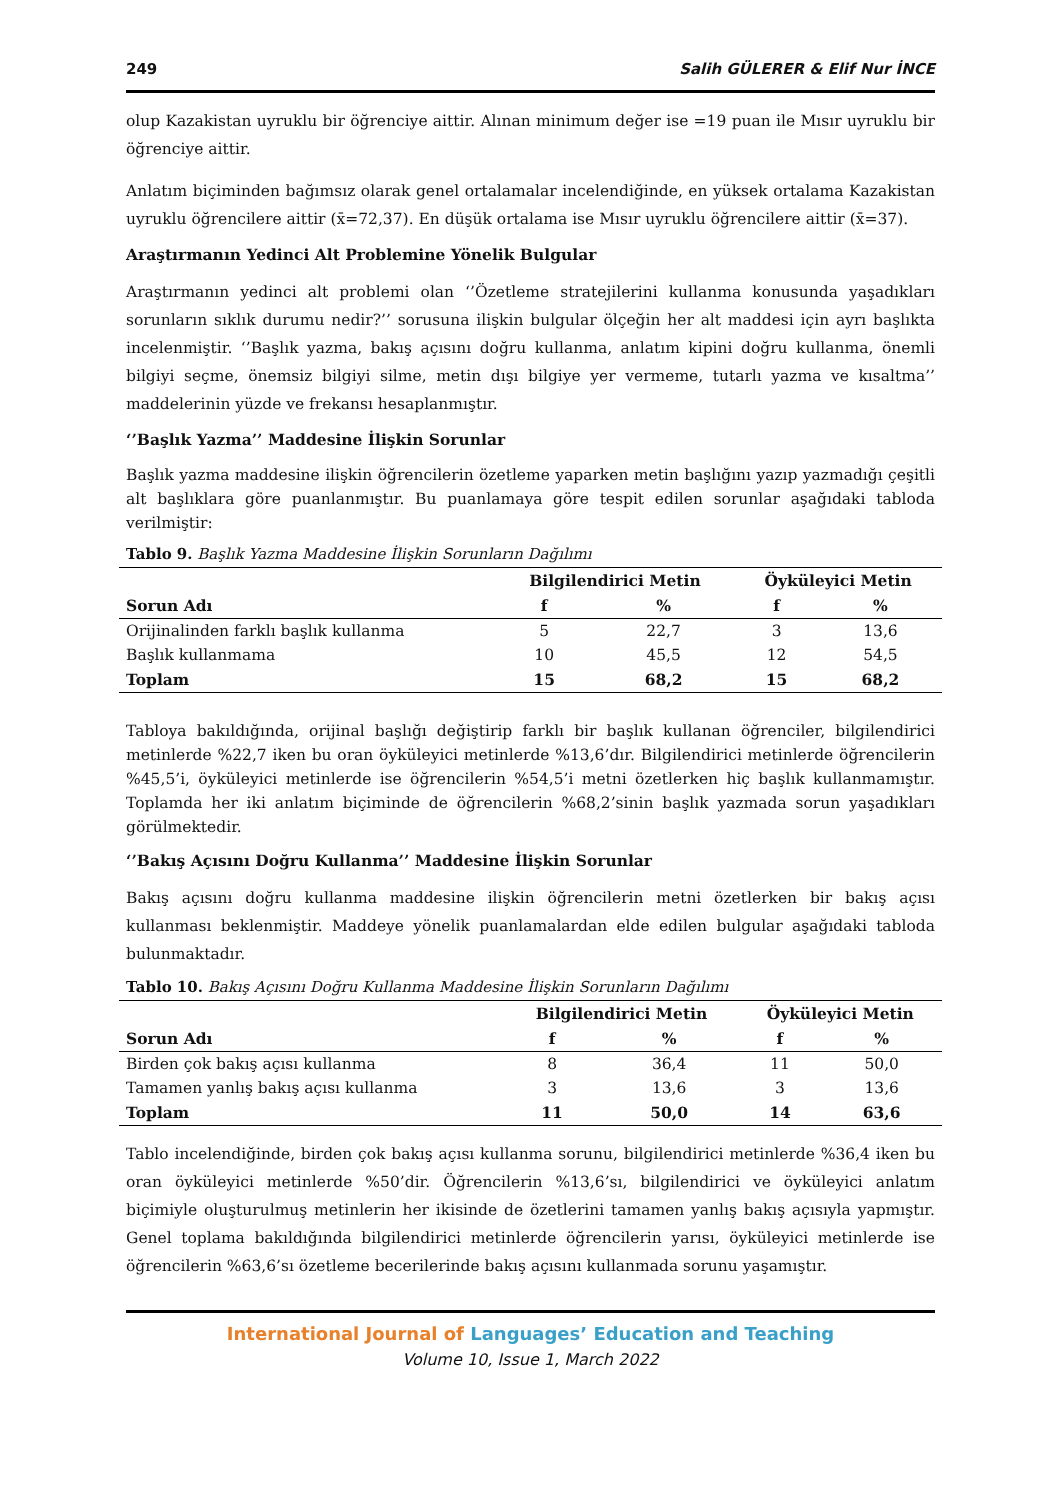249 Salih GÜLERER & Elif Nur İNCE
olup Kazakistan uyruklu bir öğrenciye aittir. Alınan minimum değer ise =19 puan ile Mısır uyruklu bir öğrenciye aittir.
Anlatım biçiminden bağımsız olarak genel ortalamalar incelendiğinde, en yüksek ortalama Kazakistan uyruklu öğrencilere aittir (x̄=72,37). En düşük ortalama ise Mısır uyruklu öğrencilere aittir (x̄=37).
Araştırmanın Yedinci Alt Problemine Yönelik Bulgular
Araştırmanın yedinci alt problemi olan ‘’Özetleme stratejilerini kullanma konusunda yaşadıkları sorunların sıklık durumu nedir?’’ sorusuna ilişkin bulgular ölçeğin her alt maddesi için ayrı başlıkta incelenmiştir. ‘’Başlık yazma, bakış açısını doğru kullanma, anlatım kipini doğru kullanma, önemli bilgiyi seçme, önemsiz bilgiyi silme, metin dışı bilgiye yer vermeme, tutarlı yazma ve kısaltma’’ maddelerinin yüzde ve frekansı hesaplanmıştır.
‘’Başlık Yazma’’ Maddesine İlişkin Sorunlar
Başlık yazma maddesine ilişkin öğrencilerin özetleme yaparken metin başlığını yazıp yazmadığı çeşitli alt başlıklara göre puanlanmıştır. Bu puanlamaya göre tespit edilen sorunlar aşağıdaki tabloda verilmiştir:
Tablo 9. Başlık Yazma Maddesine İlişkin Sorunların Dağılımı
| | Bilgilendirici Metin | | Öyküleyici Metin | |
| --- | --- | --- | --- | --- |
| Sorun Adı | f | % | f | % |
| Orijinalinden farklı başlık kullanma | 5 | 22,7 | 3 | 13,6 |
| Başlık kullanmama | 10 | 45,5 | 12 | 54,5 |
| Toplam | 15 | 68,2 | 15 | 68,2 |
Tabloya bakıldığında, orijinal başlığı değiştirip farklı bir başlık kullanan öğrenciler, bilgilendirici metinlerde %22,7 iken bu oran öyküleyici metinlerde %13,6’dır. Bilgilendirici metinlerde öğrencilerin %45,5’i, öyküleyici metinlerde ise öğrencilerin %54,5’i metni özetlerken hiç başlık kullanmamıştır. Toplamda her iki anlatım biçiminde de öğrencilerin %68,2’sinin başlık yazmada sorun yaşadıkları görülmektedir.
‘’Bakış Açısını Doğru Kullanma’’ Maddesine İlişkin Sorunlar
Bakış açısını doğru kullanma maddesine ilişkin öğrencilerin metni özetlerken bir bakış açısı kullanması beklenmiştir. Maddeye yönelik puanlamalardan elde edilen bulgular aşağıdaki tabloda bulunmaktadır.
Tablo 10. Bakış Açısını Doğru Kullanma Maddesine İlişkin Sorunların Dağılımı
| | Bilgilendirici Metin | | Öyküleyici Metin | |
| --- | --- | --- | --- | --- |
| Sorun Adı | f | % | f | % |
| Birden çok bakış açısı kullanma | 8 | 36,4 | 11 | 50,0 |
| Tamamen yanlış bakış açısı kullanma | 3 | 13,6 | 3 | 13,6 |
| Toplam | 11 | 50,0 | 14 | 63,6 |
Tablo incelendiğinde, birden çok bakış açısı kullanma sorunu, bilgilendirici metinlerde %36,4 iken bu oran öyküleyici metinlerde %50’dir. Öğrencilerin %13,6’sı, bilgilendirici ve öyküleyici anlatım biçimiyle oluşturulmuş metinlerin her ikisinde de özetlerini tamamen yanlış bakış açısıyla yapmıştır. Genel toplama bakıldığında bilgilendirici metinlerde öğrencilerin yarısı, öyküleyici metinlerde ise öğrencilerin %63,6’sı özetleme becerilerinde bakış açısını kullanmada sorunu yaşamıştır.
International Journal of Languages’ Education and Teaching
Volume 10, Issue 1, March 2022